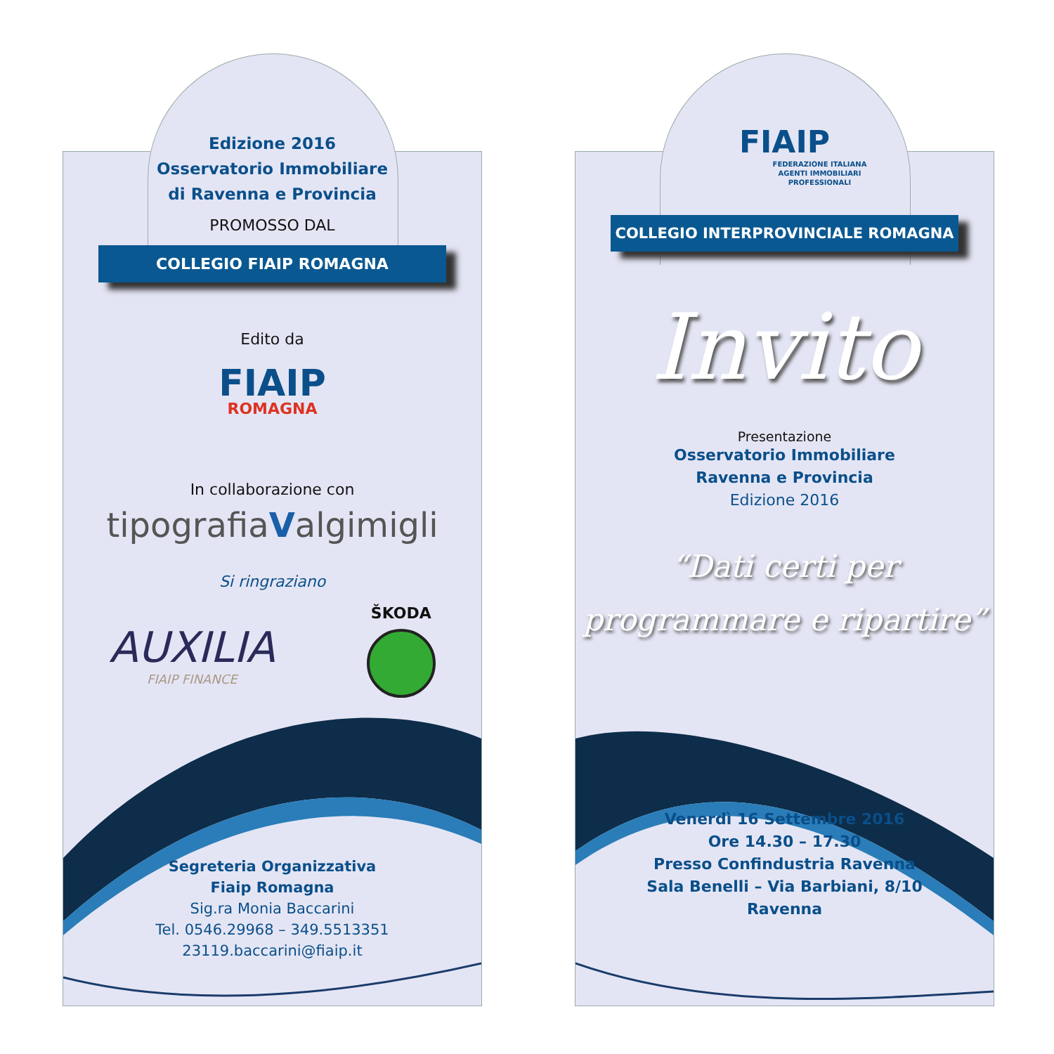Edizione 2016
Osservatorio Immobiliare
di Ravenna e Provincia
PROMOSSO DAL
COLLEGIO FIAIP ROMAGNA
Edito da
FIAIP
ROMAGNA
In collaborazione con
tipografiaValgimigli
Si ringraziano
AUXILIA
FIAIP FINANCE
ŠKODA
Segreteria Organizzativa
Fiaip Romagna
Sig.ra Monia Baccarini
Tel. 0546.29968 – 349.5513351
23119.baccarini@fiaip.it
FIAIP
FEDERAZIONE ITALIANA
AGENTI IMMOBILIARI
PROFESSIONALI
COLLEGIO INTERPROVINCIALE ROMAGNA
Invito
Presentazione
Osservatorio Immobiliare
Ravenna e Provincia
Edizione 2016
“Dati certi per
programmare e ripartire”
Venerdì 16 Settembre 2016
Ore 14.30 – 17.30
Presso Confindustria Ravenna
Sala Benelli – Via Barbiani, 8/10
Ravenna